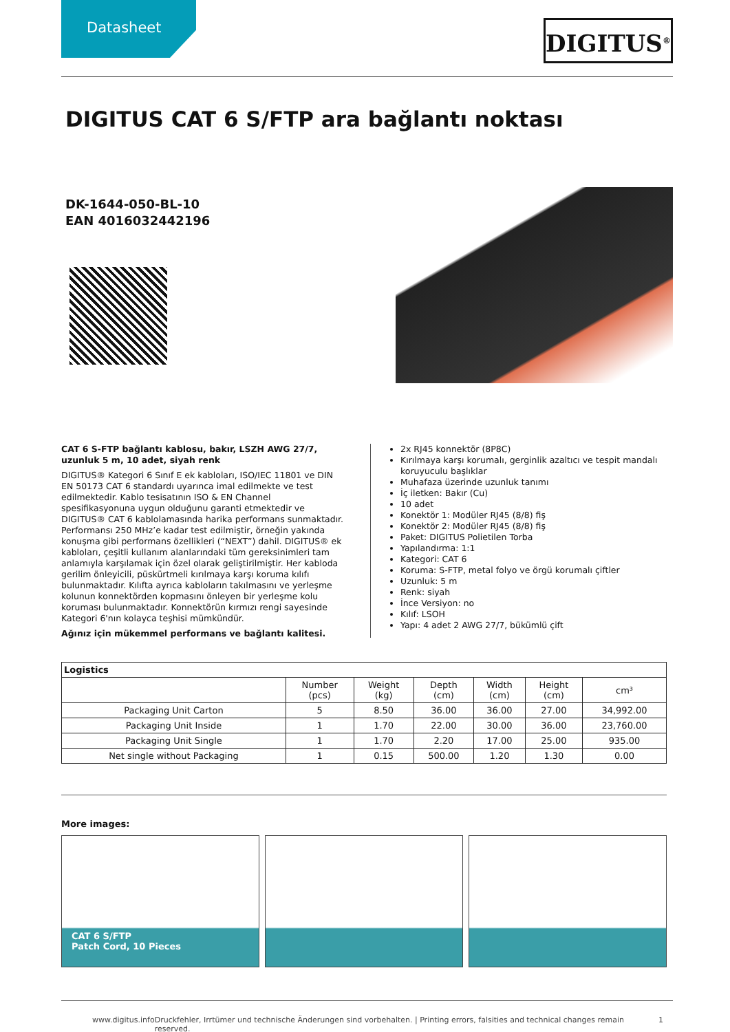Datasheet DIGITUS<sup>®</sup>
DIGITUS CAT 6 S/FTP ara bağlantı noktası
DK-1644-050-BL-10
EAN 4016032442196
CAT 6 S-FTP bağlantı kablosu, bakır, LSZH AWG 27/7, uzunluk 5 m, 10 adet, siyah renk
DIGITUS® Kategori 6 Sınıf E ek kabloları, ISO/IEC 11801 ve DIN EN 50173 CAT 6 standardı uyarınca imal edilmekte ve test edilmektedir. Kablo tesisatının ISO & EN Channel spesifikasyonuna uygun olduğunu garanti etmektedir ve DIGITUS® CAT 6 kablolamasında harika performans sunmaktadır. Performansı 250 MHz’e kadar test edilmiştir, örneğin yakında konuşma gibi performans özellikleri (“NEXT”) dahil. DIGITUS® ek kabloları, çeşitli kullanım alanlarındaki tüm gereksinimleri tam anlamıyla karşılamak için özel olarak geliştirilmiştir. Her kabloda gerilim önleyicili, püskürtmeli kırılmaya karşı koruma kılıfı bulunmaktadır. Kılıfta ayrıca kabloların takılmasını ve yerleşme kolunun konnektörden kopmasını önleyen bir yerleşme kolu koruması bulunmaktadır. Konnektörün kırmızı rengi sayesinde Kategori 6'nın kolayca teşhisi mümkündür.
Ağınız için mükemmel performans ve bağlantı kalitesi.
2x RJ45 konnektör (8P8C)
Kırılmaya karşı korumalı, gerginlik azaltıcı ve tespit mandalı koruyuculu başlıklar
Muhafaza üzerinde uzunluk tanımı
İç iletken: Bakır (Cu)
10 adet
Konektör 1: Modüler RJ45 (8/8) fiş
Konektör 2: Modüler RJ45 (8/8) fiş
Paket: DIGITUS Polietilen Torba
Yapılandırma: 1:1
Kategori: CAT 6
Koruma: S-FTP, metal folyo ve örgü korumalı çiftler
Uzunluk: 5 m
Renk: siyah
İnce Versiyon: no
Kılıf: LSOH
Yapı: 4 adet 2 AWG 27/7, bükümlü çift
| Logistics | | | | | | |
| --- | --- | --- | --- | --- | --- | --- |
| | Number (pcs) | Weight (kg) | Depth (cm) | Width (cm) | Height (cm) | cm³ |
| Packaging Unit Carton | 5 | 8.50 | 36.00 | 36.00 | 27.00 | 34,992.00 |
| Packaging Unit Inside | 1 | 1.70 | 22.00 | 30.00 | 36.00 | 23,760.00 |
| Packaging Unit Single | 1 | 1.70 | 2.20 | 17.00 | 25.00 | 935.00 |
| Net single without Packaging | 1 | 0.15 | 500.00 | 1.20 | 1.30 | 0.00 |
More images:
CAT 6 S/FTP
Patch Cord, 10 Pieces
www.digitus.info Druckfehler, Irrtümer und technische Änderungen sind vorbehalten. | Printing errors, falsities and technical changes remain reserved. 1